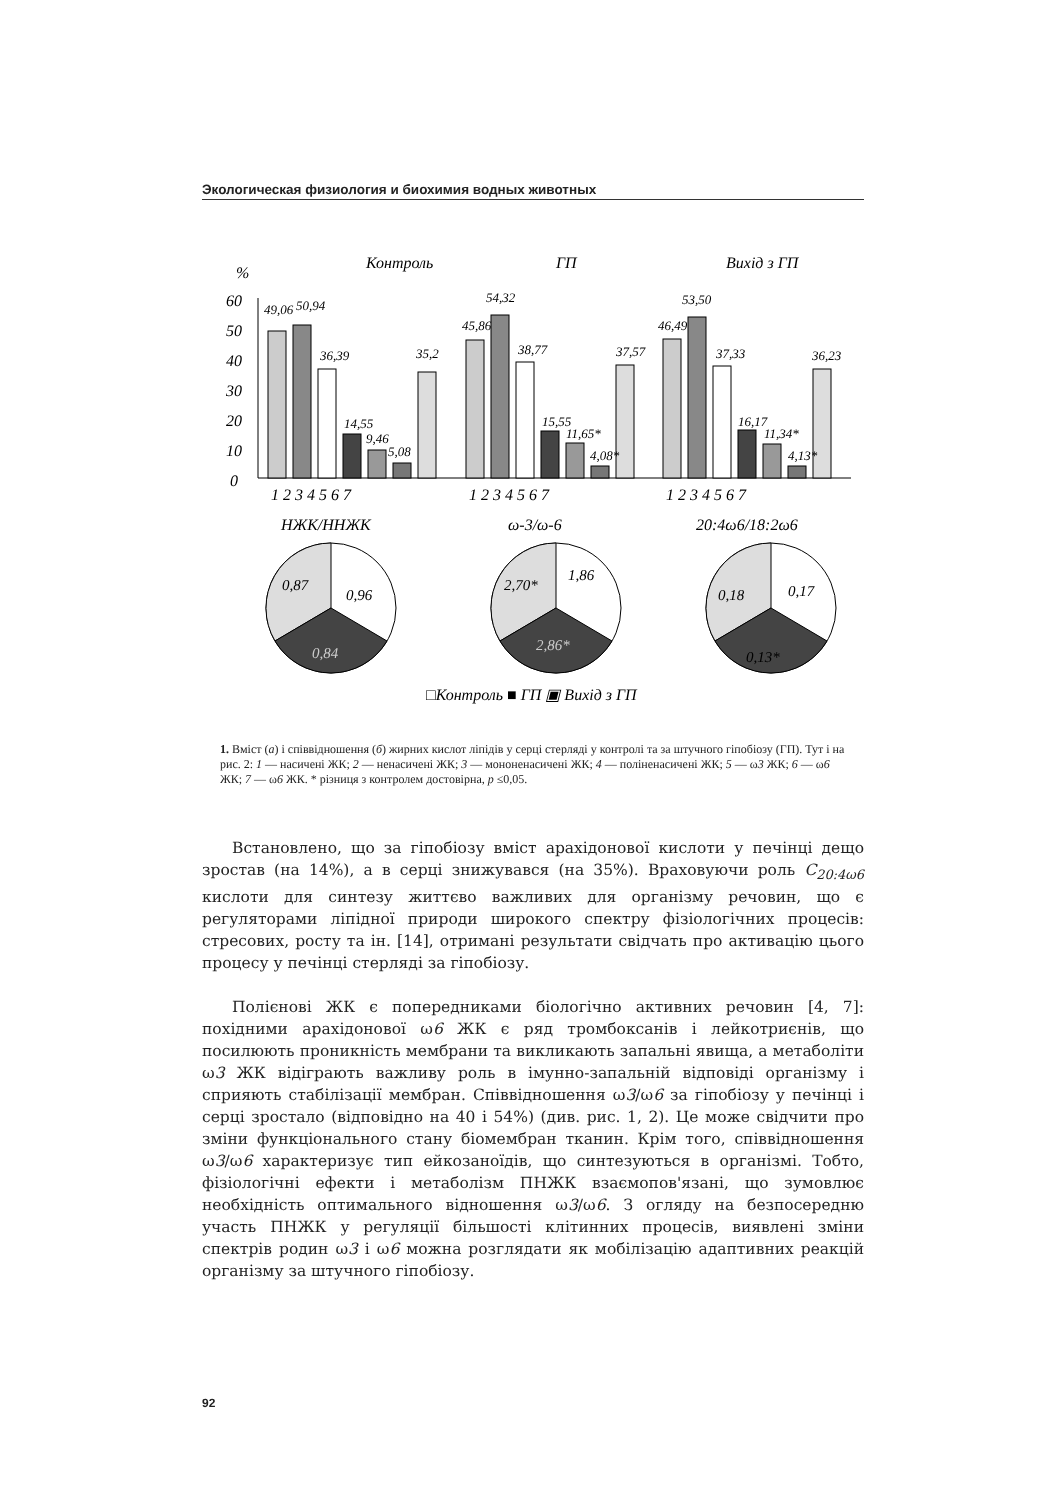Экологическая физиология и биохимия водных животных
%
Контроль
ГП
Вихід з ГП
60
50
40
30
20
10
0
49,06
50,94
36,39
14,55
9,46
5,08
35,2
45,86
54,32
38,77
15,55
11,65*
4,08*
37,57
46,49
53,50
37,33
16,17
11,34*
4,13*
36,23
1 2 3 4 5 6 7
1 2 3 4 5 6 7
1 2 3 4 5 6 7
НЖК/ННЖК
ω-3/ω-6
20:4ω6/18:2ω6
0,87
0,96
0,84
2,70*
1,86
2,86*
0,18
0,17
0,13*
□Контроль ■ ГП ▣ Вихід з ГП
1. Вміст (а) і співвідношення (б) жирних кислот ліпідів у серці стерляді у контролі та за штучного гіпобіозу (ГП). Тут і на рис. 2: 1 — насичені ЖК; 2 — ненасичені ЖК; 3 — мононенасичені ЖК; 4 — поліненасичені ЖК; 5 — ω3 ЖК; 6 — ω6 ЖК; 7 — ω6 ЖК. * різниця з контролем достовірна, p ≤0,05.
Встановлено, що за гіпобіозу вміст арахідонової кислоти у печінці дещо зростав (на 14%), а в серці знижувався (на 35%). Враховуючи роль С<sub>20:4ω6</sub> кислоти для синтезу життєво важливих для організму речовин, що є регуляторами ліпідної природи широкого спектру фізіологічних процесів: стресових, росту та ін. [14], отримані результати свідчать про активацію цього процесу у печінці стерляді за гіпобіозу.
Полієнові ЖК є попередниками біологічно активних речовин [4, 7]: похідними арахідонової ω6 ЖК є ряд тромбоксанів і лейкотриєнів, що посилюють проникність мембрани та викликають запальні явища, а метаболіти ω3 ЖК відіграють важливу роль в імунно-запальній відповіді організму і сприяють стабілізації мембран. Співвідношення ω3/ω6 за гіпобіозу у печінці і серці зростало (відповідно на 40 і 54%) (див. рис. 1, 2). Це може свідчити про зміни функціонального стану біомембран тканин. Крім того, співвідношення ω3/ω6 характеризує тип ейкозаноїдів, що синтезуються в організмі. Тобто, фізіологічні ефекти і метаболізм ПНЖК взаємопов'язані, що зумовлює необхідність оптимального відношення ω3/ω6. З огляду на безпосередню участь ПНЖК у регуляції більшості клітинних процесів, виявлені зміни спектрів родин ω3 і ω6 можна розглядати як мобілізацію адаптивних реакцій організму за штучного гіпобіозу.
92